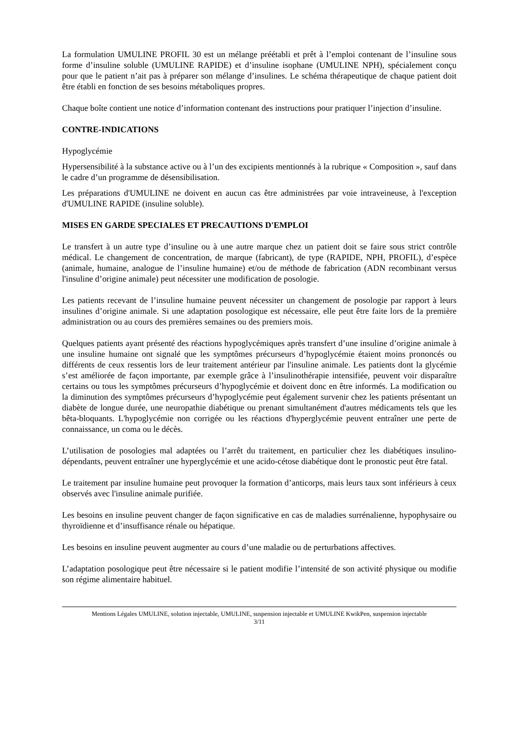La formulation UMULINE PROFIL 30 est un mélange préétabli et prêt à l’emploi contenant de l’insuline sous forme d’insuline soluble (UMULINE RAPIDE) et d’insuline isophane (UMULINE NPH), spécialement conçu pour que le patient n’ait pas à préparer son mélange d’insulines. Le schéma thérapeutique de chaque patient doit être établi en fonction de ses besoins métaboliques propres.
Chaque boîte contient une notice d’information contenant des instructions pour pratiquer l’injection d’insuline.
CONTRE-INDICATIONS
Hypoglycémie
Hypersensibilité à la substance active ou à l’un des excipients mentionnés à la rubrique « Composition », sauf dans le cadre d’un programme de désensibilisation.
Les préparations d'UMULINE ne doivent en aucun cas être administrées par voie intraveineuse, à l'exception d'UMULINE RAPIDE (insuline soluble).
MISES EN GARDE SPECIALES ET PRECAUTIONS D'EMPLOI
Le transfert à un autre type d’insuline ou à une autre marque chez un patient doit se faire sous strict contrôle médical. Le changement de concentration, de marque (fabricant), de type (RAPIDE, NPH, PROFIL), d’espèce (animale, humaine, analogue de l’insuline humaine) et/ou de méthode de fabrication (ADN recombinant versus l'insuline d’origine animale) peut nécessiter une modification de posologie.
Les patients recevant de l’insuline humaine peuvent nécessiter un changement de posologie par rapport à leurs insulines d’origine animale. Si une adaptation posologique est nécessaire, elle peut être faite lors de la première administration ou au cours des premières semaines ou des premiers mois.
Quelques patients ayant présenté des réactions hypoglycémiques après transfert d’une insuline d’origine animale à une insuline humaine ont signalé que les symptômes précurseurs d’hypoglycémie étaient moins prononcés ou différents de ceux ressentis lors de leur traitement antérieur par l'insuline animale. Les patients dont la glycémie s’est améliorée de façon importante, par exemple grâce à l’insulinothérapie intensifiée, peuvent voir disparaître certains ou tous les symptômes précurseurs d’hypoglycémie et doivent donc en être informés. La modification ou la diminution des symptômes précurseurs d’hypoglycémie peut également survenir chez les patients présentant un diabète de longue durée, une neuropathie diabétique ou prenant simultanément d'autres médicaments tels que les bêta-bloquants. L'hypoglycémie non corrigée ou les réactions d'hyperglycémie peuvent entraîner une perte de connaissance, un coma ou le décès.
L’utilisation de posologies mal adaptées ou l’arrêt du traitement, en particulier chez les diabétiques insulino-dépendants, peuvent entraîner une hyperglycémie et une acido-cétose diabétique dont le pronostic peut être fatal.
Le traitement par insuline humaine peut provoquer la formation d’anticorps, mais leurs taux sont inférieurs à ceux observés avec l'insuline animale purifiée.
Les besoins en insuline peuvent changer de façon significative en cas de maladies surrénalienne, hypophysaire ou thyroïdienne et d’insuffisance rénale ou hépatique.
Les besoins en insuline peuvent augmenter au cours d’une maladie ou de perturbations affectives.
L’adaptation posologique peut être nécessaire si le patient modifie l’intensité de son activité physique ou modifie son régime alimentaire habituel.
Mentions Légales UMULINE, solution injectable, UMULINE, suspension injectable et UMULINE KwikPen, suspension injectable
3/11